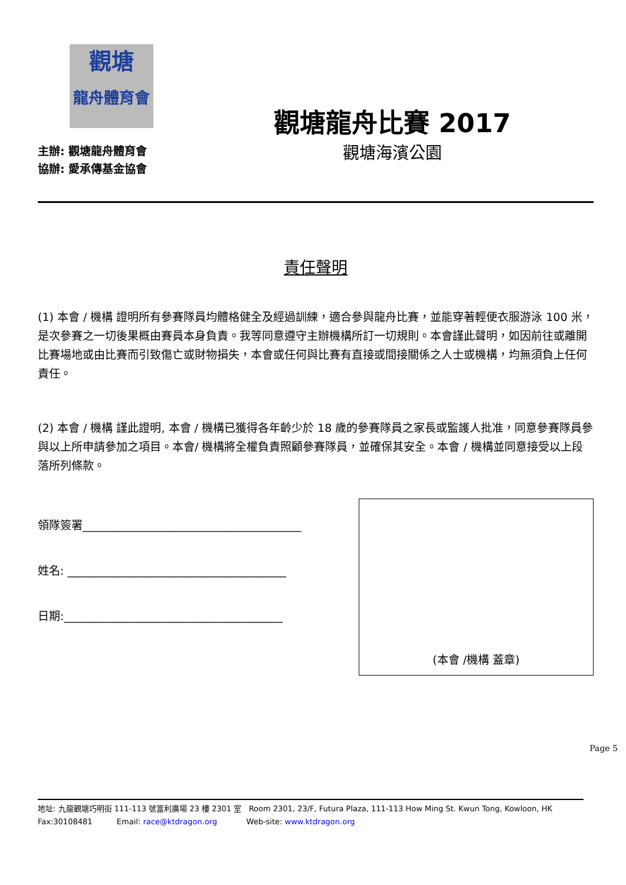觀塘
龍舟體育會
主辦: 觀塘龍舟體育會
協辦: 愛承傳基金協會
觀塘龍舟比賽 2017
觀塘海濱公園
責任聲明
(1) 本會 / 機構 證明所有參賽隊員均體格健全及經過訓練，適合參與龍舟比賽，並能穿著輕便衣服游泳 100 米，是次參賽之一切後果概由賽員本身負責。我等同意遵守主辦機構所訂一切規則。本會謹此聲明，如因前往或離開比賽場地或由比賽而引致傷亡或財物損失，本會或任何與比賽有直接或間接關係之人士或機構，均無須負上任何責任。
(2) 本會 / 機構 謹此證明, 本會 / 機構已獲得各年齡少於 18 歲的參賽隊員之家長或監護人批准，同意參賽隊員參與以上所申請參加之項目。本會/ 機構將全權負責照顧參賽隊員，並確保其安全。本會 / 機構並同意接受以上段落所列條款。
領隊簽署_______________________________________
姓名: _______________________________________
日期:_______________________________________
(本會 /機構 蓋章)
Page 5
地址: 九龍觀塘巧明街 111-113 號富利廣場 23 樓 2301 室 Room 2301, 23/F, Futura Plaza, 111-113 How Ming St. Kwun Tong, Kowloon, HK
Fax:30108481 Email: race@ktdragon.org Web-site: www.ktdragon.org